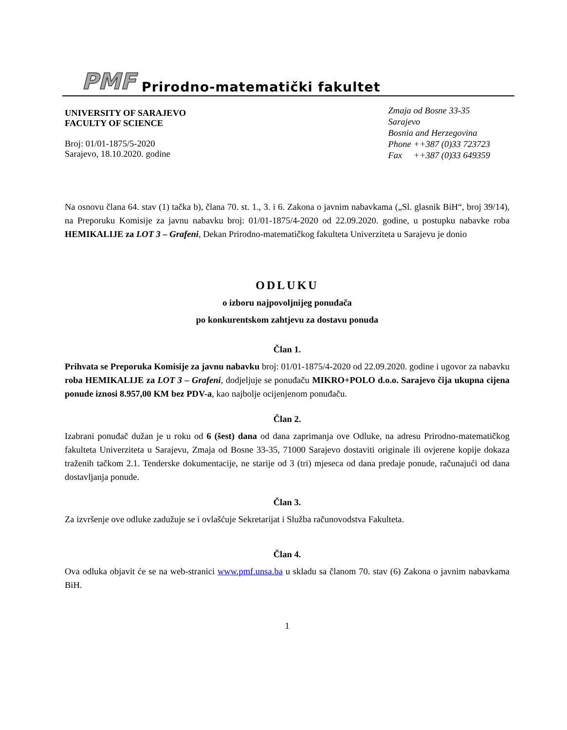PMF Prirodno-matematički fakultet
UNIVERSITY OF SARAJEVO
FACULTY OF SCIENCE
Broj: 01/01-1875/5-2020
Sarajevo, 18.10.2020. godine
Zmaja od Bosne 33-35
Sarajevo
Bosnia and Herzegovina
Phone ++387 (0)33 723723
Fax ++387 (0)33 649359
Na osnovu člana 64. stav (1) tačka b), člana 70. st. 1., 3. i 6. Zakona o javnim nabavkama („Sl. glasnik BiH“, broj 39/14), na Preporuku Komisije za javnu nabavku broj: 01/01-1875/4-2020 od 22.09.2020. godine, u postupku nabavke roba HEMIKALIJE za LOT 3 – Grafeni, Dekan Prirodno-matematičkog fakulteta Univerziteta u Sarajevu je donio
ODLUKU
o izboru najpovoljnijeg ponuđača
po konkurentskom zahtjevu za dostavu ponuda
Član 1.
Prihvata se Preporuka Komisije za javnu nabavku broj: 01/01-1875/4-2020 od 22.09.2020. godine i ugovor za nabavku roba HEMIKALIJE za LOT 3 – Grafeni, dodjeljuje se ponuđaču MIKRO+POLO d.o.o. Sarajevo čija ukupna cijena ponude iznosi 8.957,00 KM bez PDV-a, kao najbolje ocijenjenom ponuđaču.
Član 2.
Izabrani ponuđač dužan je u roku od 6 (šest) dana od dana zaprimanja ove Odluke, na adresu Prirodno-matematičkog fakulteta Univerziteta u Sarajevu, Zmaja od Bosne 33-35, 71000 Sarajevo dostaviti originale ili ovjerene kopije dokaza traženih tačkom 2.1. Tenderske dokumentacije, ne starije od 3 (tri) mjeseca od dana predaje ponude, računajući od dana dostavljanja ponude.
Član 3.
Za izvršenje ove odluke zadužuje se i ovlašćuje Sekretarijat i Služba računovodstva Fakulteta.
Član 4.
Ova odluka objavit će se na web-stranici www.pmf.unsa.ba u skladu sa članom 70. stav (6) Zakona o javnim nabavkama BiH.
1